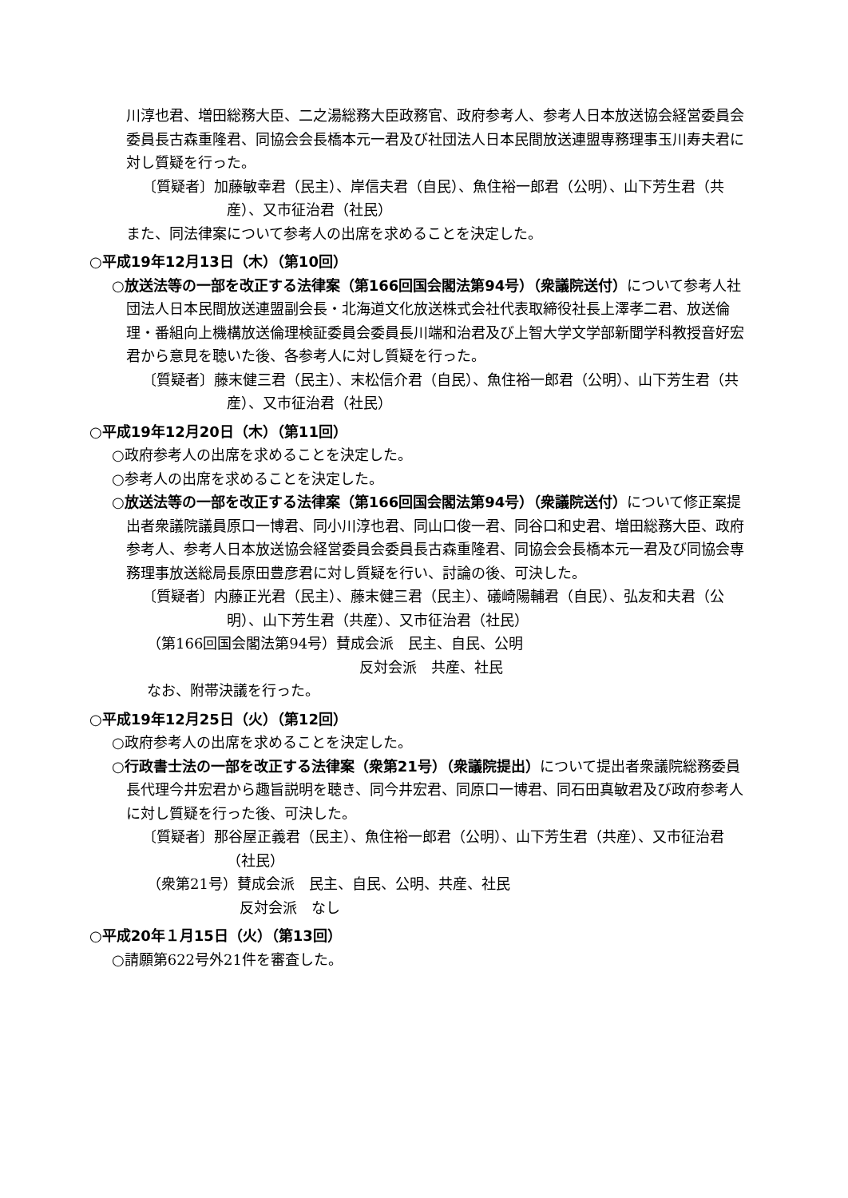川淳也君、増田総務大臣、二之湯総務大臣政務官、政府参考人、参考人日本放送協会経営委員会委員長古森重隆君、同協会会長橋本元一君及び社団法人日本民間放送連盟専務理事玉川寿夫君に対し質疑を行った。
〔質疑者〕加藤敏幸君（民主）、岸信夫君（自民）、魚住裕一郎君（公明）、山下芳生君（共産）、又市征治君（社民）
また、同法律案について参考人の出席を求めることを決定した。
○平成19年12月13日（木）（第10回）
○放送法等の一部を改正する法律案（第166回国会閣法第94号）（衆議院送付）について参考人社団法人日本民間放送連盟副会長・北海道文化放送株式会社代表取締役社長上澤孝二君、放送倫理・番組向上機構放送倫理検証委員会委員長川端和治君及び上智大学文学部新聞学科教授音好宏君から意見を聴いた後、各参考人に対し質疑を行った。
〔質疑者〕藤末健三君（民主）、末松信介君（自民）、魚住裕一郎君（公明）、山下芳生君（共産）、又市征治君（社民）
○平成19年12月20日（木）（第11回）
○政府参考人の出席を求めることを決定した。
○参考人の出席を求めることを決定した。
○放送法等の一部を改正する法律案（第166回国会閣法第94号）（衆議院送付）について修正案提出者衆議院議員原口一博君、同小川淳也君、同山口俊一君、同谷口和史君、増田総務大臣、政府参考人、参考人日本放送協会経営委員会委員長古森重隆君、同協会会長橋本元一君及び同協会専務理事放送総局長原田豊彦君に対し質疑を行い、討論の後、可決した。
〔質疑者〕内藤正光君（民主）、藤末健三君（民主）、礒崎陽輔君（自民）、弘友和夫君（公明）、山下芳生君（共産）、又市征治君（社民）
（第166回国会閣法第94号）賛成会派　民主、自民、公明
反対会派　共産、社民
なお、附帯決議を行った。
○平成19年12月25日（火）（第12回）
○政府参考人の出席を求めることを決定した。
○行政書士法の一部を改正する法律案（衆第21号）（衆議院提出）について提出者衆議院総務委員長代理今井宏君から趣旨説明を聴き、同今井宏君、同原口一博君、同石田真敏君及び政府参考人に対し質疑を行った後、可決した。
〔質疑者〕那谷屋正義君（民主）、魚住裕一郎君（公明）、山下芳生君（共産）、又市征治君（社民）
（衆第21号）賛成会派　民主、自民、公明、共産、社民
反対会派　なし
○平成20年１月15日（火）（第13回）
○請願第622号外21件を審査した。